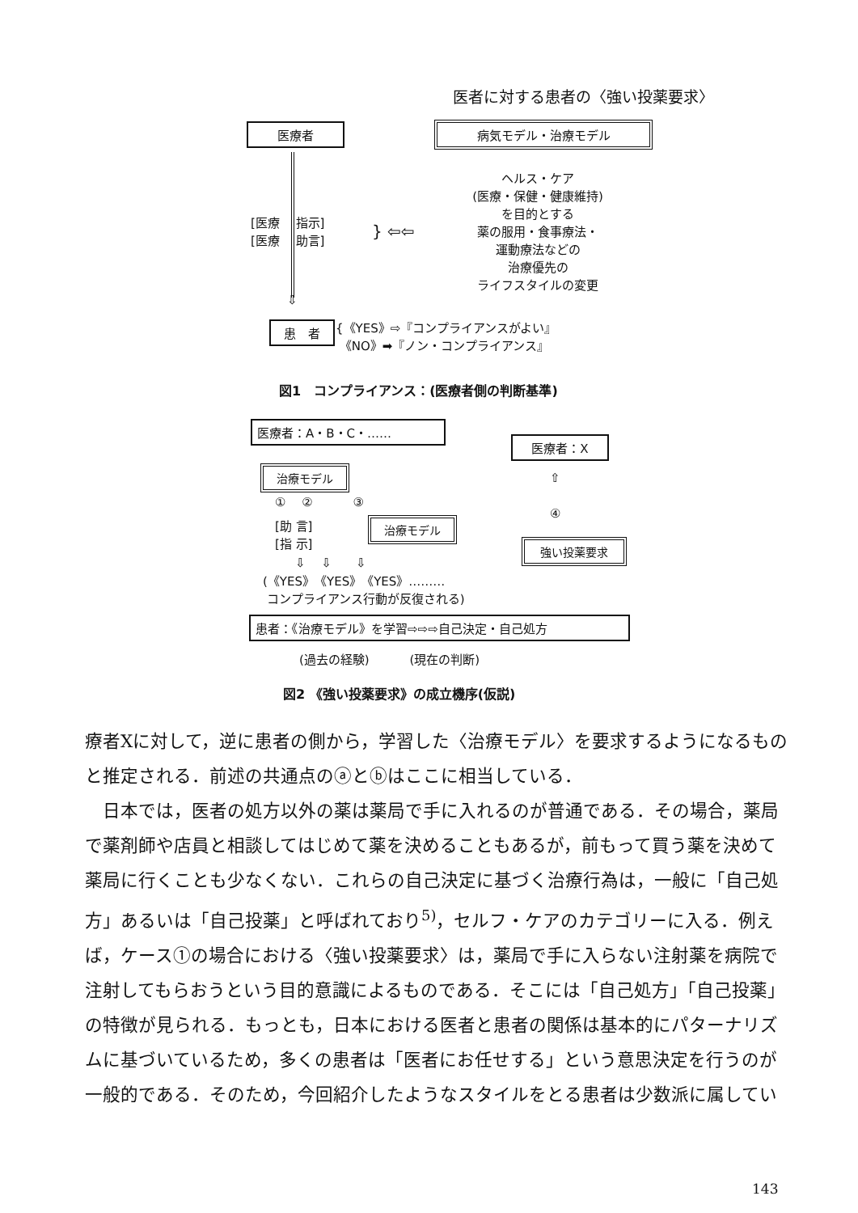医者に対する患者の〈強い投薬要求〉
医療者 病気モデル・治療モデル
[医療　 指示]
[医療　 助言]
} ⇦⇦
ヘルス・ケア
(医療・保健・健康維持)
を目的とする
薬の服用・食事療法・
運動療法などの
治療優先の
ライフスタイルの変更
⇩
患　者
{《YES》⇨『コンプライアンスがよい』
《NO》➡『ノン・コンプライアンス』
図1　コンプライアンス：(医療者側の判断基準)
医療者：A・B・C・……
医療者：X
治療モデル
①　 ②　　　 ③
治療モデル
[助 言]
[指 示]
⇧
④
強い投薬要求
⇩　 ⇩　　⇩
(《YES》《YES》《YES》………
コンプライアンス行動が反復される)
患者：《治療モデル》を学習⇨⇨⇨自己決定・自己処方
(過去の経験)　　　 (現在の判断)
図2 《強い投薬要求》の成立機序(仮説)
療者Xに対して，逆に患者の側から，学習した〈治療モデル〉を要求するようになるものと推定される．前述の共通点のⓐとⓑはここに相当している．
　日本では，医者の処方以外の薬は薬局で手に入れるのが普通である．その場合，薬局で薬剤師や店員と相談してはじめて薬を決めることもあるが，前もって買う薬を決めて薬局に行くことも少なくない．これらの自己決定に基づく治療行為は，一般に「自己処方」あるいは「自己投薬」と呼ばれており<sup>5)</sup>，セルフ・ケアのカテゴリーに入る．例えば，ケース①の場合における〈強い投薬要求〉は，薬局で手に入らない注射薬を病院で注射してもらおうという目的意識によるものである．そこには「自己処方」「自己投薬」の特徴が見られる．もっとも，日本における医者と患者の関係は基本的にパターナリズムに基づいているため，多くの患者は「医者にお任せする」という意思決定を行うのが一般的である．そのため，今回紹介したようなスタイルをとる患者は少数派に属してい
143